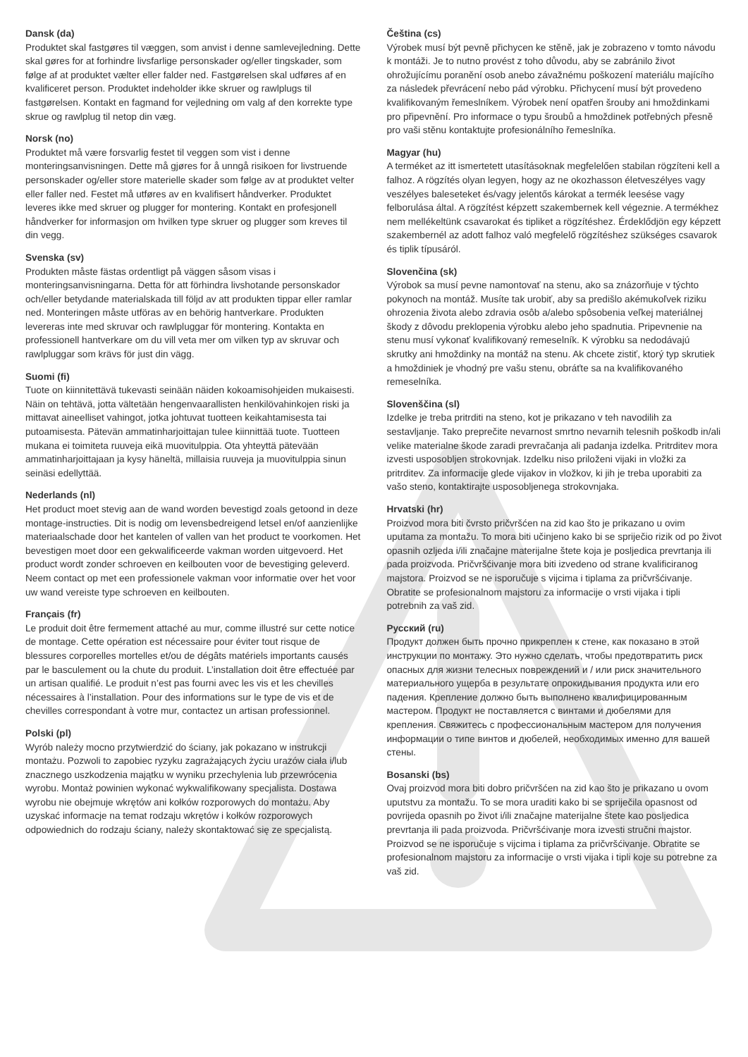Dansk (da)
Produktet skal fastgøres til væggen, som anvist i denne samlevejledning. Dette skal gøres for at forhindre livsfarlige personskader og/eller tingskader, som følge af at produktet vælter eller falder ned. Fastgørelsen skal udføres af en kvalificeret person. Produktet indeholder ikke skruer og rawlplugs til fastgørelsen. Kontakt en fagmand for vejledning om valg af den korrekte type skrue og rawlplug til netop din væg.
Norsk (no)
Produktet må være forsvarlig festet til veggen som vist i denne monteringsanvisningen. Dette må gjøres for å unngå risikoen for livstruende personskader og/eller store materielle skader som følge av at produktet velter eller faller ned. Festet må utføres av en kvalifisert håndverker. Produktet leveres ikke med skruer og plugger for montering. Kontakt en profesjonell håndverker for informasjon om hvilken type skruer og plugger som kreves til din vegg.
Svenska (sv)
Produkten måste fästas ordentligt på väggen såsom visas i monteringsanvisningarna. Detta för att förhindra livshotande personskador och/eller betydande materialskada till följd av att produkten tippar eller ramlar ned. Monteringen måste utföras av en behörig hantverkare. Produkten levereras inte med skruvar och rawlpluggar för montering. Kontakta en professionell hantverkare om du vill veta mer om vilken typ av skruvar och rawlpluggar som krävs för just din vägg.
Suomi (fi)
Tuote on kiinnitettävä tukevasti seinään näiden kokoamisohjeiden mukaisesti. Näin on tehtävä, jotta vältetään hengenvaarallisten henkilövahinkojen riski ja mittavat aineelliset vahingot, jotka johtuvat tuotteen keikahtamisesta tai putoamisesta. Pätevän ammatinharjoittajan tulee kiinnittää tuote. Tuotteen mukana ei toimiteta ruuveja eikä muovitulppia. Ota yhteyttä pätevään ammatinharjoittajaan ja kysy häneltä, millaisia ruuveja ja muovitulppia sinun seinäsi edellyttää.
Nederlands (nl)
Het product moet stevig aan de wand worden bevestigd zoals getoond in deze montage-instructies. Dit is nodig om levensbedreigend letsel en/of aanzienlijke materiaalschade door het kantelen of vallen van het product te voorkomen. Het bevestigen moet door een gekwalificeerde vakman worden uitgevoerd. Het product wordt zonder schroeven en keilbouten voor de bevestiging geleverd. Neem contact op met een professionele vakman voor informatie over het voor uw wand vereiste type schroeven en keilbouten.
Français (fr)
Le produit doit être fermement attaché au mur, comme illustré sur cette notice de montage. Cette opération est nécessaire pour éviter tout risque de blessures corporelles mortelles et/ou de dégâts matériels importants causés par le basculement ou la chute du produit. L’installation doit être effectuée par un artisan qualifié. Le produit n’est pas fourni avec les vis et les chevilles nécessaires à l’installation. Pour des informations sur le type de vis et de chevilles correspondant à votre mur, contactez un artisan professionnel.
Polski (pl)
Wyrób należy mocno przytwierdzić do ściany, jak pokazano w instrukcji montażu. Pozwoli to zapobiec ryzyku zagrażających życiu urazów ciała i/lub znacznego uszkodzenia majątku w wyniku przechylenia lub przewrócenia wyrobu. Montaż powinien wykonać wykwalifikowany specjalista. Dostawa wyrobu nie obejmuje wkrętów ani kołków rozporowych do montażu. Aby uzyskać informacje na temat rodzaju wkrętów i kołków rozporowych odpowiednich do rodzaju ściany, należy skontaktować się ze specjalistą.
Čeština (cs)
Výrobek musí být pevně přichycen ke stěně, jak je zobrazeno v tomto návodu k montáži. Je to nutno provést z toho důvodu, aby se zabránilo život ohrožujícímu poranění osob anebo závažnému poškození materiálu majícího za následek převrácení nebo pád výrobku. Přichycení musí být provedeno kvalifikovaným řemeslníkem. Výrobek není opatřen šrouby ani hmoždinkami pro připevnění. Pro informace o typu šroubů a hmoždinek potřebných přesně pro vaši stěnu kontaktujte profesionálního řemeslníka.
Magyar (hu)
A terméket az itt ismertetett utasításoknak megfelelően stabilan rögzíteni kell a falhoz. A rögzítés olyan legyen, hogy az ne okozhasson életveszélyes vagy veszélyes baleseteket és/vagy jelentős károkat a termék leesése vagy felborulása által. A rögzítést képzett szakembernek kell végeznie. A termékhez nem mellékeltünk csavarokat és tipliket a rögzítéshez. Érdeklődjön egy képzett szakembernél az adott falhoz való megfelelő rögzítéshez szükséges csavarok és tiplik típusáról.
Slovenčina (sk)
Výrobok sa musí pevne namontovať na stenu, ako sa znázorňuje v týchto pokynoch na montáž. Musíte tak urobiť, aby sa predišlo akémukoľvek riziku ohrozenia života alebo zdravia osôb a/alebo spôsobenia veľkej materiálnej škody z dôvodu preklopenia výrobku alebo jeho spadnutia. Pripevnenie na stenu musí vykonať kvalifikovaný remeselník. K výrobku sa nedodávajú skrutky ani hmoždinky na montáž na stenu. Ak chcete zistiť, ktorý typ skrutiek a hmoždiniek je vhodný pre vašu stenu, obráťte sa na kvalifikovaného remeselníka.
Slovenščina (sl)
Izdelke je treba pritrditi na steno, kot je prikazano v teh navodilih za sestavljanje. Tako preprečite nevarnost smrtno nevarnih telesnih poškodb in/ali velike materialne škode zaradi prevračanja ali padanja izdelka. Pritrditev mora izvesti usposobljen strokovnjak. Izdelku niso priloženi vijaki in vložki za pritrditev. Za informacije glede vijakov in vložkov, ki jih je treba uporabiti za vašo steno, kontaktirajte usposobljenega strokovnjaka.
Hrvatski (hr)
Proizvod mora biti čvrsto pričvršćen na zid kao što je prikazano u ovim uputama za montažu. To mora biti učinjeno kako bi se spriječio rizik od po život opasnih ozljeda i/ili značajne materijalne štete koja je posljedica prevrtanja ili pada proizvoda. Pričvršćivanje mora biti izvedeno od strane kvalificiranog majstora. Proizvod se ne isporučuje s vijcima i tiplama za pričvršćivanje. Obratite se profesionalnom majstoru za informacije o vrsti vijaka i tipli potrebnih za vaš zid.
Русский (ru)
Продукт должен быть прочно прикреплен к стене, как показано в этой инструкции по монтажу. Это нужно сделать, чтобы предотвратить риск опасных для жизни телесных повреждений и / или риск значительного материального ущерба в результате опрокидывания продукта или его падения. Крепление должно быть выполнено квалифицированным мастером. Продукт не поставляется с винтами и дюбелями для крепления. Свяжитесь с профессиональным мастером для получения информации о типе винтов и дюбелей, необходимых именно для вашей стены.
Bosanski (bs)
Ovaj proizvod mora biti dobro pričvršćen na zid kao što je prikazano u ovom uputstvu za montažu. To se mora uraditi kako bi se spriječila opasnost od povrijeda opasnih po život i/ili značajne materijalne štete kao posljedica prevrtanja ili pada proizvoda. Pričvršćivanje mora izvesti stručni majstor. Proizvod se ne isporučuje s vijcima i tiplama za pričvršćivanje. Obratite se profesionalnom majstoru za informacije o vrsti vijaka i tipli koje su potrebne za vaš zid.